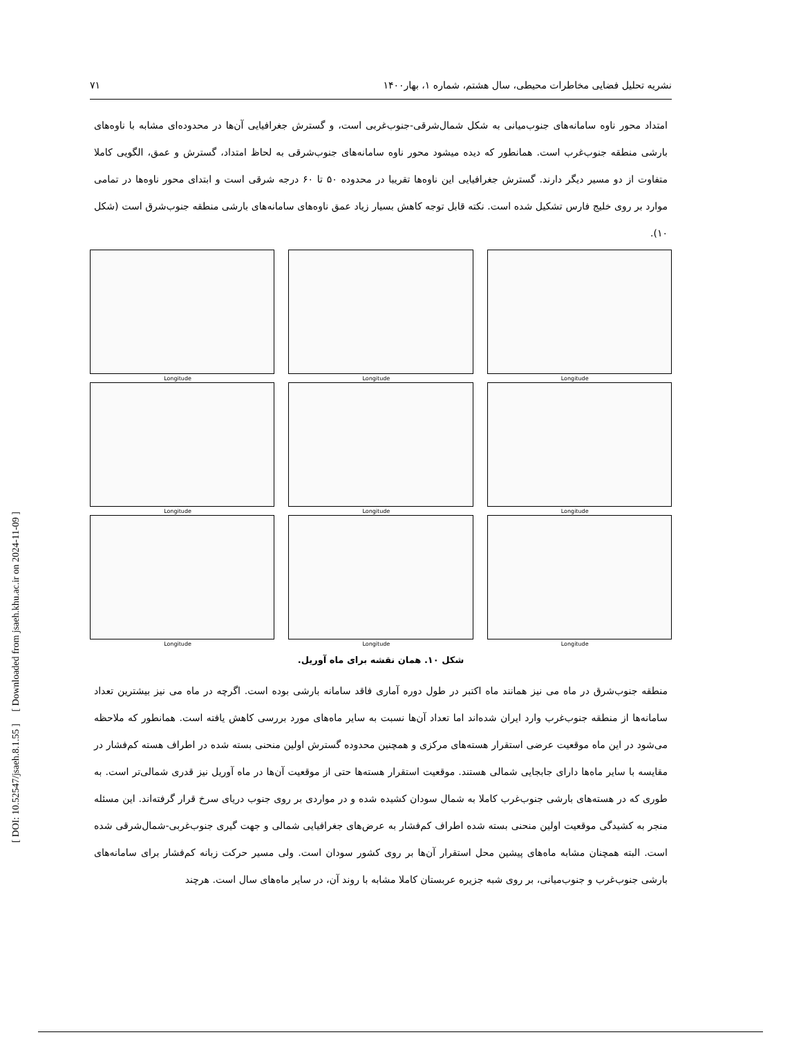[ DOI: 10.52547/jsaeh.8.1.55 ] [ Downloaded from jsaeh.khu.ac.ir on 2024-11-09 ]
نشریه تحلیل فضایی مخاطرات محیطی، سال هشتم، شماره ۱، بهار۱۴۰۰ ۷۱
امتداد محور ناوه سامانه‌های جنوب‌میانی به شکل شمال‌شرقی-جنوب‌غربی است، و گسترش جغرافیایی آن‌ها در محدوده‌ای مشابه با ناوه‌های بارشی منطقه جنوب‌غرب است. همانطور که دیده میشود محور ناوه سامانه‌های جنوب‌شرقی به لحاظ امتداد، گسترش و عمق، الگویی کاملا متفاوت از دو مسیر دیگر دارند. گسترش جغرافیایی این ناوه‌ها تقریبا در محدوده ۵۰ تا ۶۰ درجه شرقی است و ابتدای محور ناوه‌ها در تمامی موارد بر روی خلیج فارس تشکیل شده است. نکته قابل توجه کاهش بسیار زیاد عمق ناوه‌های سامانه‌های بارشی منطقه جنوب‌شرق است (شکل ۱۰).
Longitude
Longitude
Longitude
Longitude
Longitude
Longitude
Longitude
Longitude
Longitude
شکل ۱۰. همان نقشه برای ماه آوریل.
منطقه جنوب‌شرق در ماه می نیز همانند ماه اکتبر در طول دوره آماری فاقد سامانه بارشی بوده است. اگرچه در ماه می نیز بیشترین تعداد سامانه‌ها از منطقه جنوب‌غرب وارد ایران شده‌اند اما تعداد آن‌ها نسبت به سایر ماه‌های مورد بررسی کاهش یافته است. همانطور که ملاحظه می‌شود در این ماه موقعیت عرضی استقرار هسته‌های مرکزی و همچنین محدوده گسترش اولین منحنی بسته شده در اطراف هسته کم‌فشار در مقایسه با سایر ماه‌ها دارای جابجایی شمالی هستند. موقعیت استقرار هسته‌ها حتی از موقعیت آن‌ها در ماه آوریل نیز قدری شمالی‌تر است. به طوری که در هسته‌های بارشی جنوب‌غرب کاملا به شمال سودان کشیده شده و در مواردی بر روی جنوب دریای سرخ قرار گرفته‌اند. این مسئله منجر به کشیدگی موقعیت اولین منحنی بسته شده اطراف کم‌فشار به عرض‌های جغرافیایی شمالی و جهت گیری جنوب‌غربی-شمال‌شرقی شده است. البته همچنان مشابه ماه‌های پیشین محل استقرار آن‌ها بر روی کشور سودان است. ولی مسیر حرکت زبانه کم‌فشار برای سامانه‌های بارشی جنوب‌غرب و جنوب‌میانی، بر روی شبه جزیره عربستان کاملا مشابه با روند آن، در سایر ماه‌های سال است. هرچند